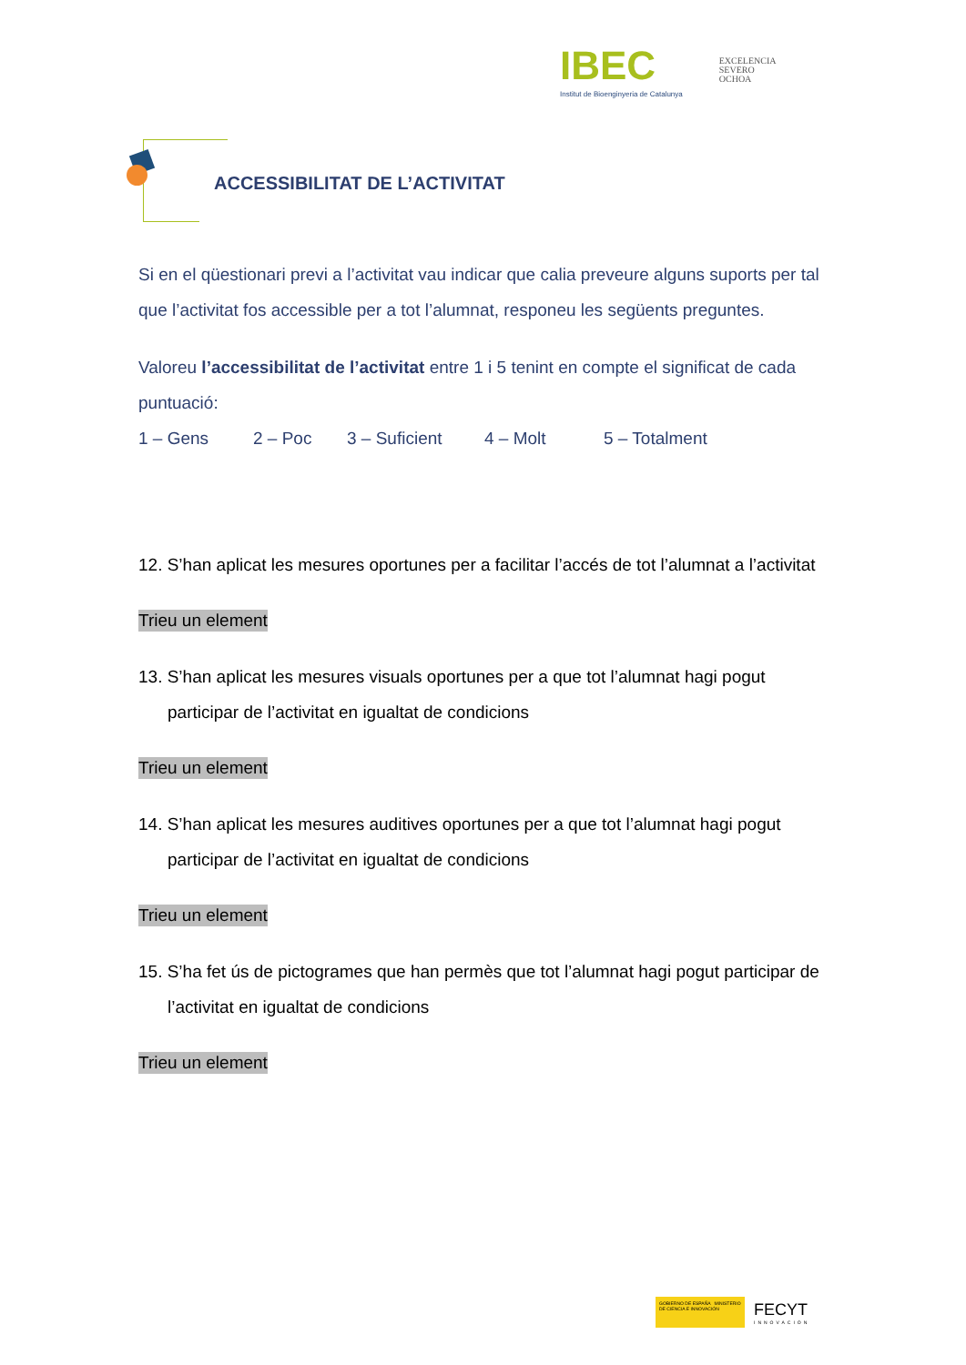IBEC
Institut de Bioenginyeria de Catalunya
EXCELENCIA
SEVERO
OCHOA
ACCESSIBILITAT DE L’ACTIVITAT
Si en el qüestionari previ a l’activitat vau indicar que calia preveure alguns suports per tal que l’activitat fos accessible per a tot l’alumnat, responeu les següents preguntes.
Valoreu l’accessibilitat de l’activitat entre 1 i 5 tenint en compte el significat de cada puntuació:
1 – Gens 2 – Poc 3 – Suficient 4 – Molt 5 – Totalment
12. S’han aplicat les mesures oportunes per a facilitar l’accés de tot l’alumnat a l’activitat
Trieu un element
13. S’han aplicat les mesures visuals oportunes per a que tot l’alumnat hagi pogut participar de l’activitat en igualtat de condicions
Trieu un element
14. S’han aplicat les mesures auditives oportunes per a que tot l’alumnat hagi pogut participar de l’activitat en igualtat de condicions
Trieu un element
15. S’ha fet ús de pictogrames que han permès que tot l’alumnat hagi pogut participar de l’activitat en igualtat de condicions
Trieu un element
GOBIERNO DE ESPAÑA MINISTERIO DE CIENCIA E INNOVACIÓN
FECYT
INNOVACIÓN